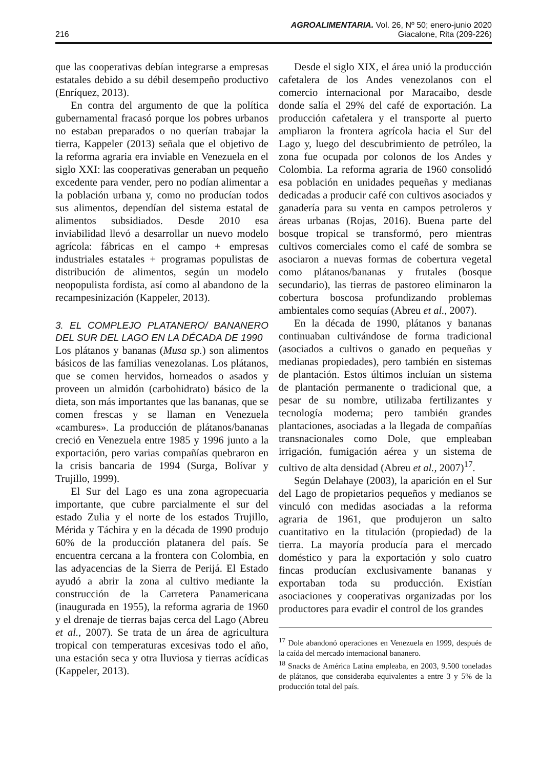AGROALIMENTARIA. Vol. 26, Nº 50; enero-junio 2020
216 Giacalone, Rita (209-226)
que las cooperativas debían integrarse a empresas estatales debido a su débil desempeño productivo (Enríquez, 2013).
En contra del argumento de que la política gubernamental fracasó porque los pobres urbanos no estaban preparados o no querían trabajar la tierra, Kappeler (2013) señala que el objetivo de la reforma agraria era inviable en Venezuela en el siglo XXI: las cooperativas generaban un pequeño excedente para vender, pero no podían alimentar a la población urbana y, como no producían todos sus alimentos, dependían del sistema estatal de alimentos subsidiados. Desde 2010 esa inviabilidad llevó a desarrollar un nuevo modelo agrícola: fábricas en el campo + empresas industriales estatales + programas populistas de distribución de alimentos, según un modelo neopopulista fordista, así como al abandono de la recampesinización (Kappeler, 2013).
3. EL COMPLEJO PLATANERO/ BANANERO DEL SUR DEL LAGO EN LA DÉCADA DE 1990
Los plátanos y bananas (Musa sp.) son alimentos básicos de las familias venezolanas. Los plátanos, que se comen hervidos, horneados o asados y proveen un almidón (carbohidrato) básico de la dieta, son más importantes que las bananas, que se comen frescas y se llaman en Venezuela «cambures». La producción de plátanos/bananas creció en Venezuela entre 1985 y 1996 junto a la exportación, pero varias compañías quebraron en la crisis bancaria de 1994 (Surga, Bolívar y Trujillo, 1999).
El Sur del Lago es una zona agropecuaria importante, que cubre parcialmente el sur del estado Zulia y el norte de los estados Trujillo, Mérida y Táchira y en la década de 1990 produjo 60% de la producción platanera del país. Se encuentra cercana a la frontera con Colombia, en las adyacencias de la Sierra de Perijá. El Estado ayudó a abrir la zona al cultivo mediante la construcción de la Carretera Panamericana (inaugurada en 1955), la reforma agraria de 1960 y el drenaje de tierras bajas cerca del Lago (Abreu et al., 2007). Se trata de un área de agricultura tropical con temperaturas excesivas todo el año, una estación seca y otra lluviosa y tierras acídicas (Kappeler, 2013).
Desde el siglo XIX, el área unió la producción cafetalera de los Andes venezolanos con el comercio internacional por Maracaibo, desde donde salía el 29% del café de exportación. La producción cafetalera y el transporte al puerto ampliaron la frontera agrícola hacia el Sur del Lago y, luego del descubrimiento de petróleo, la zona fue ocupada por colonos de los Andes y Colombia. La reforma agraria de 1960 consolidó esa población en unidades pequeñas y medianas dedicadas a producir café con cultivos asociados y ganadería para su venta en campos petroleros y áreas urbanas (Rojas, 2016). Buena parte del bosque tropical se transformó, pero mientras cultivos comerciales como el café de sombra se asociaron a nuevas formas de cobertura vegetal como plátanos/bananas y frutales (bosque secundario), las tierras de pastoreo eliminaron la cobertura boscosa profundizando problemas ambientales como sequías (Abreu et al., 2007).
En la década de 1990, plátanos y bananas continuaban cultivándose de forma tradicional (asociados a cultivos o ganado en pequeñas y medianas propiedades), pero también en sistemas de plantación. Estos últimos incluían un sistema de plantación permanente o tradicional que, a pesar de su nombre, utilizaba fertilizantes y tecnología moderna; pero también grandes plantaciones, asociadas a la llegada de compañías transnacionales como Dole, que empleaban irrigación, fumigación aérea y un sistema de cultivo de alta densidad (Abreu et al., 2007)<sup>17</sup>.
Según Delahaye (2003), la aparición en el Sur del Lago de propietarios pequeños y medianos se vinculó con medidas asociadas a la reforma agraria de 1961, que produjeron un salto cuantitativo en la titulación (propiedad) de la tierra. La mayoría producía para el mercado doméstico y para la exportación y solo cuatro fincas producían exclusivamente bananas y exportaban toda su producción. Existían asociaciones y cooperativas organizadas por los productores para evadir el control de los grandes
<sup>17</sup> Dole abandonó operaciones en Venezuela en 1999, después de la caída del mercado internacional bananero.
<sup>18</sup> Snacks de América Latina empleaba, en 2003, 9.500 toneladas de plátanos, que consideraba equivalentes a entre 3 y 5% de la producción total del país.